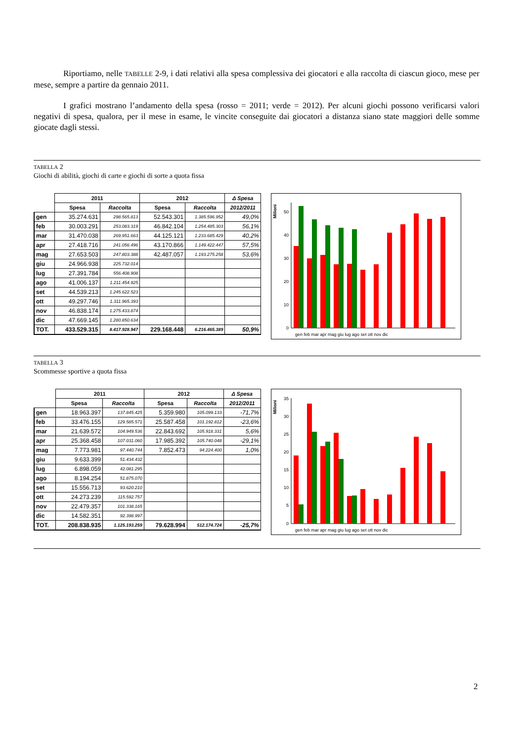Riportiamo, nelle TABELLE 2-9, i dati relativi alla spesa complessiva dei giocatori e alla raccolta di ciascun gioco, mese per mese, sempre a partire da gennaio 2011.
I grafici mostrano l’andamento della spesa (rosso = 2011; verde = 2012). Per alcuni giochi possono verificarsi valori negativi di spesa, qualora, per il mese in esame, le vincite conseguite dai giocatori a distanza siano state maggiori delle somme giocate dagli stessi.
TABELLA 2
Giochi di abilità, giochi di carte e giochi di sorte a quota fissa
| | 2011 | | 2012 | | Δ Spesa |
| --- | --- | --- | --- | --- | --- |
| | Spesa | Raccolta | Spesa | Raccolta | 2012/2011 |
| gen | 35.274.631 | 298.565.813 | 52.543.301 | 1.385.596.952 | 49,0% |
| feb | 30.003.291 | 253.083.319 | 46.842.104 | 1.254.485.303 | 56,1% |
| mar | 31.470.038 | 269.951.663 | 44.125.121 | 1.233.685.429 | 40,2% |
| apr | 27.418.716 | 241.056.496 | 43.170.866 | 1.149.422.447 | 57,5% |
| mag | 27.653.503 | 247.803.388 | 42.487.057 | 1.193.275.258 | 53,6% |
| giu | 24.966.938 | 225.732.014 | | | |
| lug | 27.391.784 | 556.408.908 | | | |
| ago | 41.006.137 | 1.211.454.925 | | | |
| set | 44.539.213 | 1.245.622.523 | | | |
| ott | 49.297.746 | 1.311.965.393 | | | |
| nov | 46.838.174 | 1.275.433.874 | | | |
| dic | 47.669.145 | 1.280.850.634 | | | |
| TOT. | 433.529.315 | 8.417.928.947 | 229.168.448 | 6.216.465.389 | 50,9% |
Milioni
50
40
30
20
10
0
gen feb mar apr mag giu lug ago set ott nov dic
TABELLA 3
Scommesse sportive a quota fissa
| | 2011 | | 2012 | | Δ Spesa |
| --- | --- | --- | --- | --- | --- |
| | Spesa | Raccolta | Spesa | Raccolta | 2012/2011 |
| gen | 18.963.397 | 137.845.425 | 5.359.980 | 105.099.133 | -71,7% |
| feb | 33.476.155 | 129.585.571 | 25.587.458 | 101.192.812 | -23,6% |
| mar | 21.639.572 | 104.949.536 | 22.843.692 | 105.918.331 | 5,6% |
| apr | 25.368.458 | 107.031.060 | 17.985.392 | 105.740.048 | -29,1% |
| mag | 7.773.981 | 97.440.744 | 7.852.473 | 94.224.400 | 1,0% |
| giu | 9.633.399 | 51.434.432 | | | |
| lug | 6.898.059 | 42.081.295 | | | |
| ago | 8.194.254 | 51.875.070 | | | |
| set | 15.556.713 | 93.620.210 | | | |
| ott | 24.273.239 | 115.592.757 | | | |
| nov | 22.479.357 | 101.338.165 | | | |
| dic | 14.582.351 | 92.398.997 | | | |
| TOT. | 208.838.935 | 1.125.193.259 | 79.628.994 | 512.174.724 | -25,7% |
Milioni
35
30
25
20
15
10
5
0
gen feb mar apr mag giu lug ago set ott nov dic
2